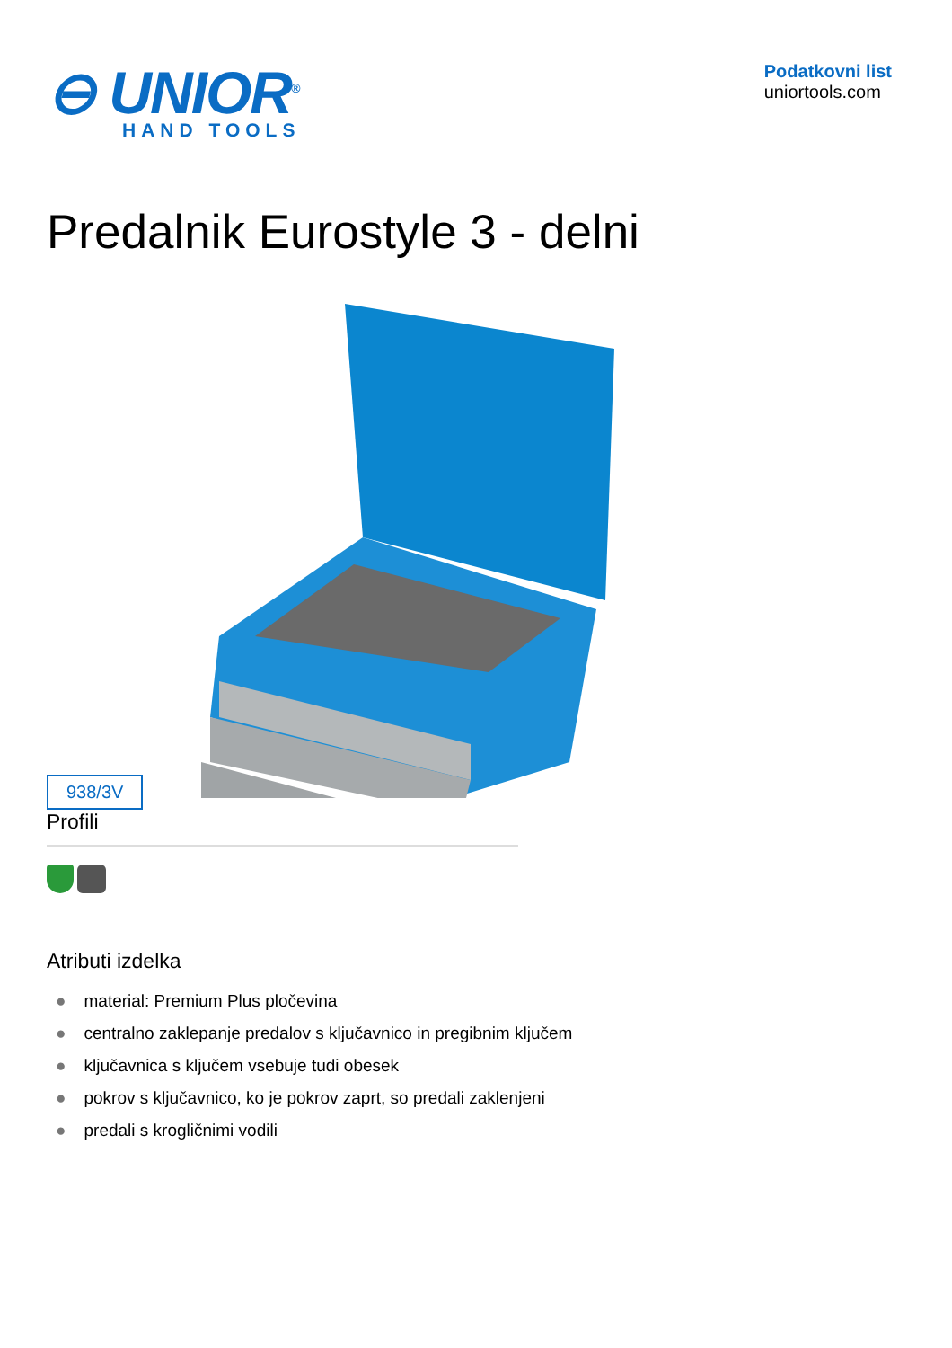⊖ UNIOR<sup>®</sup>
HAND TOOLS
Podatkovni list
uniortools.com
Predalnik Eurostyle 3 - delni
938/3V
Profili
Atributi izdelka
● material: Premium Plus pločevina
● centralno zaklepanje predalov s ključavnico in pregibnim ključem
● ključavnica s ključem vsebuje tudi obesek
● pokrov s ključavnico, ko je pokrov zaprt, so predali zaklenjeni
● predali s krogličnimi vodili